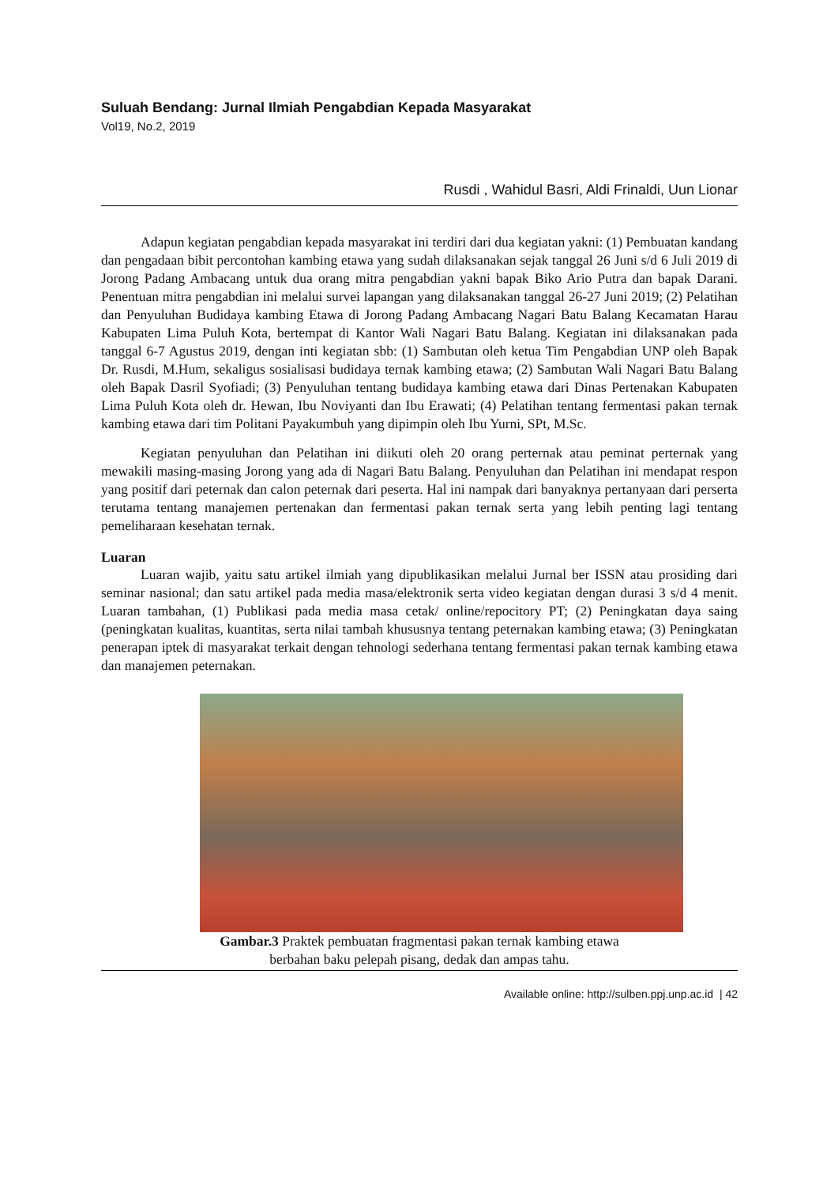Suluah Bendang: Jurnal Ilmiah Pengabdian Kepada Masyarakat
Vol19, No.2, 2019
Rusdi , Wahidul Basri, Aldi Frinaldi, Uun Lionar
Adapun kegiatan pengabdian kepada masyarakat ini terdiri dari dua kegiatan yakni: (1) Pembuatan kandang dan pengadaan bibit percontohan kambing etawa yang sudah dilaksanakan sejak tanggal 26 Juni s/d 6 Juli 2019 di Jorong Padang Ambacang untuk dua orang mitra pengabdian yakni bapak Biko Ario Putra dan bapak Darani. Penentuan mitra pengabdian ini melalui survei lapangan yang dilaksanakan tanggal 26-27 Juni 2019; (2) Pelatihan dan Penyuluhan Budidaya kambing Etawa di Jorong Padang Ambacang Nagari Batu Balang Kecamatan Harau Kabupaten Lima Puluh Kota, bertempat di Kantor Wali Nagari Batu Balang. Kegiatan ini dilaksanakan pada tanggal 6-7 Agustus 2019, dengan inti kegiatan sbb: (1) Sambutan oleh ketua Tim Pengabdian UNP oleh Bapak Dr. Rusdi, M.Hum, sekaligus sosialisasi budidaya ternak kambing etawa; (2) Sambutan Wali Nagari Batu Balang oleh Bapak Dasril Syofiadi; (3) Penyuluhan tentang budidaya kambing etawa dari Dinas Pertenakan Kabupaten Lima Puluh Kota oleh dr. Hewan, Ibu Noviyanti dan Ibu Erawati; (4) Pelatihan tentang fermentasi pakan ternak kambing etawa dari tim Politani Payakumbuh yang dipimpin oleh Ibu Yurni, SPt, M.Sc.
Kegiatan penyuluhan dan Pelatihan ini diikuti oleh 20 orang perternak atau peminat perternak yang mewakili masing-masing Jorong yang ada di Nagari Batu Balang. Penyuluhan dan Pelatihan ini mendapat respon yang positif dari peternak dan calon peternak dari peserta. Hal ini nampak dari banyaknya pertanyaan dari perserta terutama tentang manajemen pertenakan dan fermentasi pakan ternak serta yang lebih penting lagi tentang pemeliharaan kesehatan ternak.
Luaran
Luaran wajib, yaitu satu artikel ilmiah yang dipublikasikan melalui Jurnal ber ISSN atau prosiding dari seminar nasional; dan satu artikel pada media masa/elektronik serta video kegiatan dengan durasi 3 s/d 4 menit. Luaran tambahan, (1) Publikasi pada media masa cetak/ online/repocitory PT; (2) Peningkatan daya saing (peningkatan kualitas, kuantitas, serta nilai tambah khususnya tentang peternakan kambing etawa; (3) Peningkatan penerapan iptek di masyarakat terkait dengan tehnologi sederhana tentang fermentasi pakan ternak kambing etawa dan manajemen peternakan.
Gambar.3 Praktek pembuatan fragmentasi pakan ternak kambing etawa
berbahan baku pelepah pisang, dedak dan ampas tahu.
Available online: http://sulben.ppj.unp.ac.id | 42